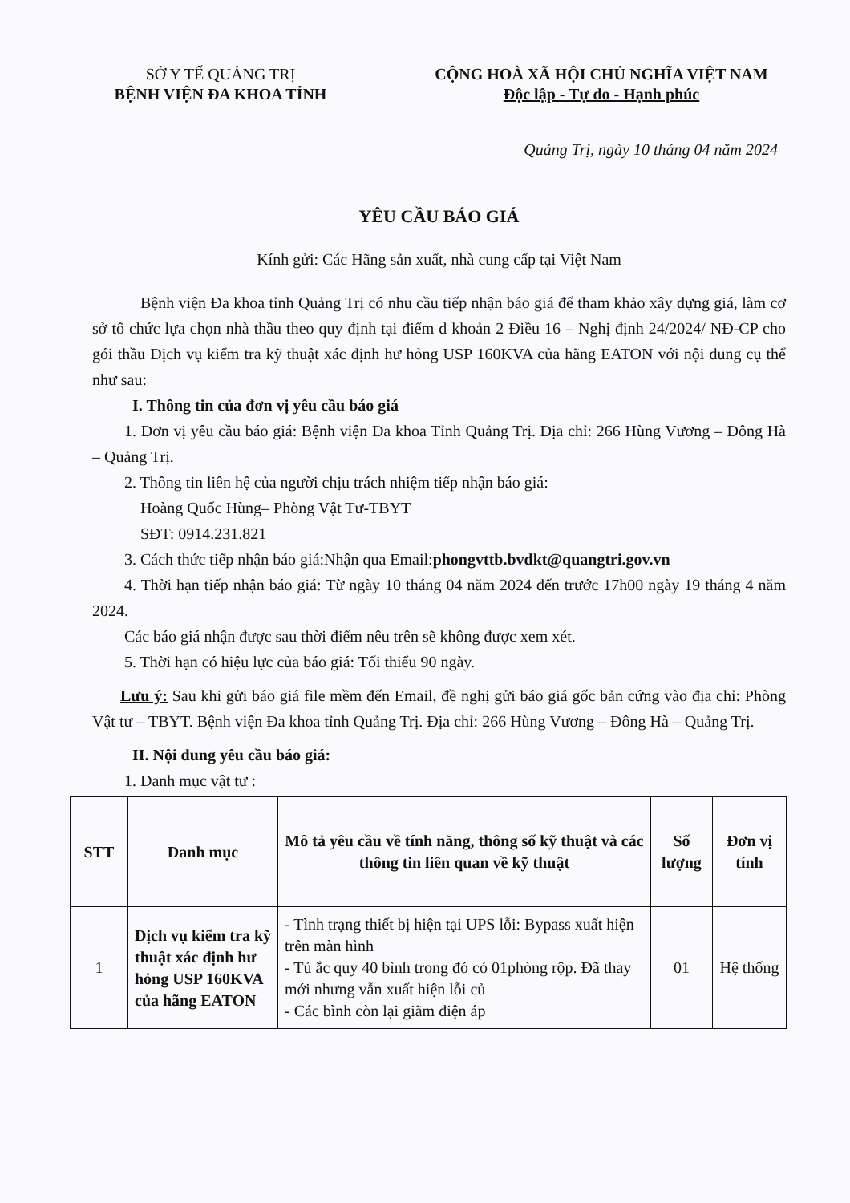SỞ Y TẾ QUẢNG TRỊ
BỆNH VIỆN ĐA KHOA TỈNH
CỘNG HOÀ XÃ HỘI CHỦ NGHĨA VIỆT NAM
Độc lập - Tự do - Hạnh phúc
Quảng Trị, ngày 10 tháng 04 năm 2024
YÊU CẦU BÁO GIÁ
Kính gửi: Các Hãng sản xuất, nhà cung cấp tại Việt Nam
Bệnh viện Đa khoa tỉnh Quảng Trị có nhu cầu tiếp nhận báo giá để tham khảo xây dựng giá, làm cơ sở tổ chức lựa chọn nhà thầu theo quy định tại điểm d khoản 2 Điều 16 – Nghị định 24/2024/ NĐ-CP cho gói thầu Dịch vụ kiểm tra kỹ thuật xác định hư hỏng USP 160KVA của hãng EATON với nội dung cụ thể như sau:
I. Thông tin của đơn vị yêu cầu báo giá
1. Đơn vị yêu cầu báo giá: Bệnh viện Đa khoa Tỉnh Quảng Trị. Địa chỉ: 266 Hùng Vương – Đông Hà – Quảng Trị.
2. Thông tin liên hệ của người chịu trách nhiệm tiếp nhận báo giá:
Hoàng Quốc Hùng– Phòng Vật Tư-TBYT
SĐT: 0914.231.821
3. Cách thức tiếp nhận báo giá:Nhận qua Email:phongvttb.bvdkt@quangtri.gov.vn
4. Thời hạn tiếp nhận báo giá: Từ ngày 10 tháng 04 năm 2024 đến trước 17h00 ngày 19 tháng 4 năm 2024.
Các báo giá nhận được sau thời điểm nêu trên sẽ không được xem xét.
5. Thời hạn có hiệu lực của báo giá: Tối thiểu 90 ngày.
Lưu ý: Sau khi gửi báo giá file mềm đến Email, đề nghị gửi báo giá gốc bản cứng vào địa chỉ: Phòng Vật tư – TBYT. Bệnh viện Đa khoa tỉnh Quảng Trị. Địa chỉ: 266 Hùng Vương – Đông Hà – Quảng Trị.
II. Nội dung yêu cầu báo giá:
1. Danh mục vật tư :
| STT | Danh mục | Mô tả yêu cầu về tính năng, thông số kỹ thuật và các thông tin liên quan về kỹ thuật | Số lượng | Đơn vị tính |
| --- | --- | --- | --- | --- |
| 1 | Dịch vụ kiểm tra kỹ thuật xác định hư hỏng USP 160KVA của hãng EATON | - Tình trạng thiết bị hiện tại UPS lỗi: Bypass xuất hiện trên màn hình - Tủ ắc quy 40 bình trong đó có 01phòng rộp. Đã thay mới nhưng vẫn xuất hiện lỗi củ - Các bình còn lại giãm điện áp | 01 | Hệ thống |